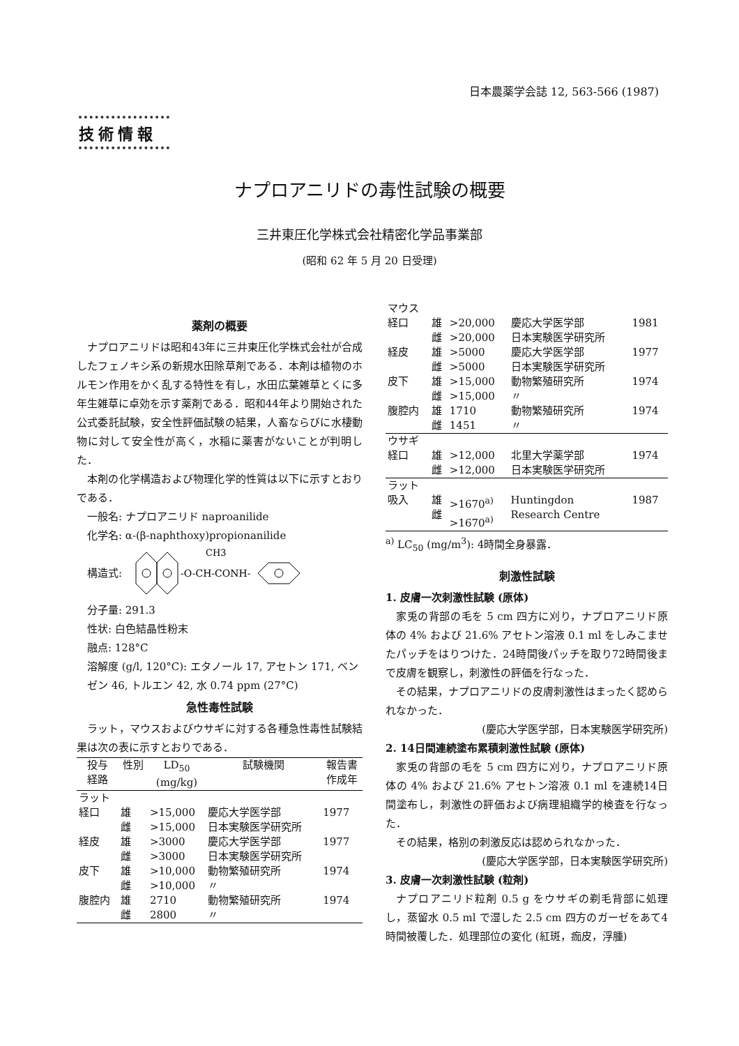日本農薬学会誌 12, 563-566 (1987)
技術情報
ナプロアニリドの毒性試験の概要
三井東圧化学株式会社精密化学品事業部
(昭和 62 年 5 月 20 日受理)
薬剤の概要
ナプロアニリドは昭和43年に三井東圧化学株式会社が合成したフェノキシ系の新規水田除草剤である．本剤は植物のホルモン作用をかく乱する特性を有し，水田広葉雑草とくに多年生雑草に卓効を示す薬剤である．昭和44年より開始された公式委託試験，安全性評価試験の結果，人畜ならびに水棲動物に対して安全性が高く，水稲に薬害がないことが判明した．
本剤の化学構造および物理化学的性質は以下に示すとおりである．
一般名: ナプロアニリド naproanilide
化学名: α-(β-naphthoxy)propionanilide
構造式:
-O-CH-CONH-
CH3
分子量: 291.3
性状: 白色結晶性粉末
融点: 128°C
溶解度 (g/l, 120°C): エタノール 17, アセトン 171, ベンゼン 46, トルエン 42, 水 0.74 ppm (27°C)
急性毒性試験
ラット，マウスおよびウサギに対する各種急性毒性試験結果は次の表に示すとおりである．
| 投与 経路 | 性別 | LD<sub>50</sub> (mg/kg) | 試験機関 | 報告書 作成年 |
| --- | --- | --- | --- | --- |
| ラット | | | | |
| 経口 | 雄 雌 | >15,000 >15,000 | 慶応大学医学部 日本実験医学研究所 | 1977 |
| 経皮 | 雄 雌 | >3000 >3000 | 慶応大学医学部 日本実験医学研究所 | 1977 |
| 皮下 | 雄 雌 | >10,000 >10,000 | 動物繁殖研究所 〃 | 1974 |
| 腹腔内 | 雄 雌 | 2710 2800 | 動物繁殖研究所 〃 | 1974 |
| マウス | | | | |
| 経口 | 雄 雌 | >20,000 >20,000 | 慶応大学医学部 日本実験医学研究所 | 1981 |
| 経皮 | 雄 雌 | >5000 >5000 | 慶応大学医学部 日本実験医学研究所 | 1977 |
| 皮下 | 雄 雌 | >15,000 >15,000 | 動物繁殖研究所 〃 | 1974 |
| 腹腔内 | 雄 雌 | 1710 1451 | 動物繁殖研究所 〃 | 1974 |
| ウサギ | | | | |
| 経口 | 雄 雌 | >12,000 >12,000 | 北里大学薬学部 日本実験医学研究所 | 1974 |
| ラット | | | | |
| 吸入 | 雄 雌 | >1670<sup>a)</sup> >1670<sup>a)</sup> | Huntingdon Research Centre | 1987 |
<sup>a)</sup> LC<sub>50</sub> (mg/m<sup>3</sup>): 4時間全身暴露．
刺激性試験
1. 皮膚一次刺激性試験 (原体)
家兎の背部の毛を 5 cm 四方に刈り，ナプロアニリド原体の 4% および 21.6% アセトン溶液 0.1 ml をしみこませたパッチをはりつけた．24時間後パッチを取り72時間後まで皮膚を観察し，刺激性の評価を行なった．
その結果，ナプロアニリドの皮膚刺激性はまったく認められなかった．
(慶応大学医学部，日本実験医学研究所)
2. 14日間連続塗布累積刺激性試験 (原体)
家兎の背部の毛を 5 cm 四方に刈り，ナプロアニリド原体の 4% および 21.6% アセトン溶液 0.1 ml を連続14日間塗布し，刺激性の評価および病理組織学的検査を行なった．
その結果，格別の刺激反応は認められなかった．
(慶応大学医学部，日本実験医学研究所)
3. 皮膚一次刺激性試験 (粒剤)
ナプロアニリド粒剤 0.5 g をウサギの剃毛背部に処理し，蒸留水 0.5 ml で湿した 2.5 cm 四方のガーゼをあて4時間被覆した．処理部位の変化 (紅斑，痂皮，浮腫)